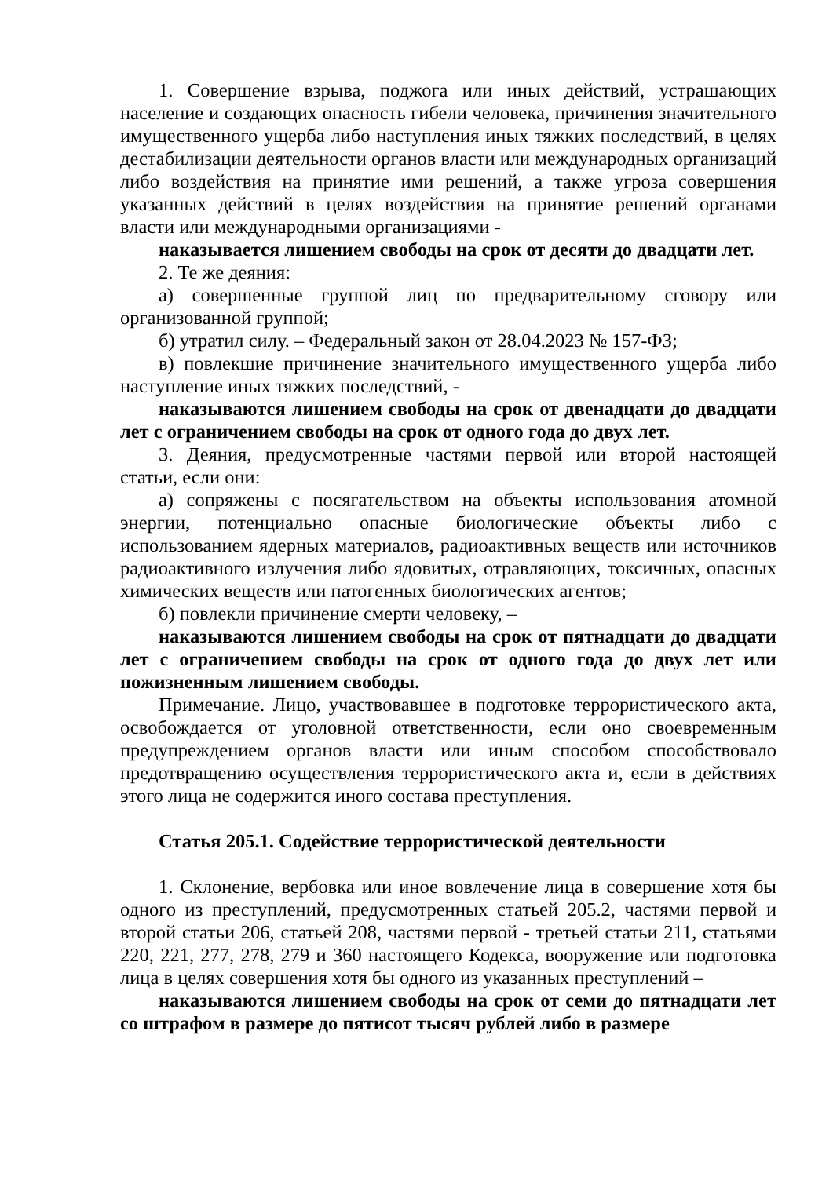1. Совершение взрыва, поджога или иных действий, устрашающих население и создающих опасность гибели человека, причинения значительного имущественного ущерба либо наступления иных тяжких последствий, в целях дестабилизации деятельности органов власти или международных организаций либо воздействия на принятие ими решений, а также угроза совершения указанных действий в целях воздействия на принятие решений органами власти или международными организациями -
наказывается лишением свободы на срок от десяти до двадцати лет.
2. Те же деяния:
а) совершенные группой лиц по предварительному сговору или организованной группой;
б) утратил силу. – Федеральный закон от 28.04.2023 № 157-ФЗ;
в) повлекшие причинение значительного имущественного ущерба либо наступление иных тяжких последствий, -
наказываются лишением свободы на срок от двенадцати до двадцати лет с ограничением свободы на срок от одного года до двух лет.
3. Деяния, предусмотренные частями первой или второй настоящей статьи, если они:
а) сопряжены с посягательством на объекты использования атомной энергии, потенциально опасные биологические объекты либо с использованием ядерных материалов, радиоактивных веществ или источников радиоактивного излучения либо ядовитых, отравляющих, токсичных, опасных химических веществ или патогенных биологических агентов;
б) повлекли причинение смерти человеку, –
наказываются лишением свободы на срок от пятнадцати до двадцати лет с ограничением свободы на срок от одного года до двух лет или пожизненным лишением свободы.
Примечание. Лицо, участвовавшее в подготовке террористического акта, освобождается от уголовной ответственности, если оно своевременным предупреждением органов власти или иным способом способствовало предотвращению осуществления террористического акта и, если в действиях этого лица не содержится иного состава преступления.
Статья 205.1. Содействие террористической деятельности
1. Склонение, вербовка или иное вовлечение лица в совершение хотя бы одного из преступлений, предусмотренных статьей 205.2, частями первой и второй статьи 206, статьей 208, частями первой - третьей статьи 211, статьями 220, 221, 277, 278, 279 и 360 настоящего Кодекса, вооружение или подготовка лица в целях совершения хотя бы одного из указанных преступлений –
наказываются лишением свободы на срок от семи до пятнадцати лет со штрафом в размере до пятисот тысяч рублей либо в размере